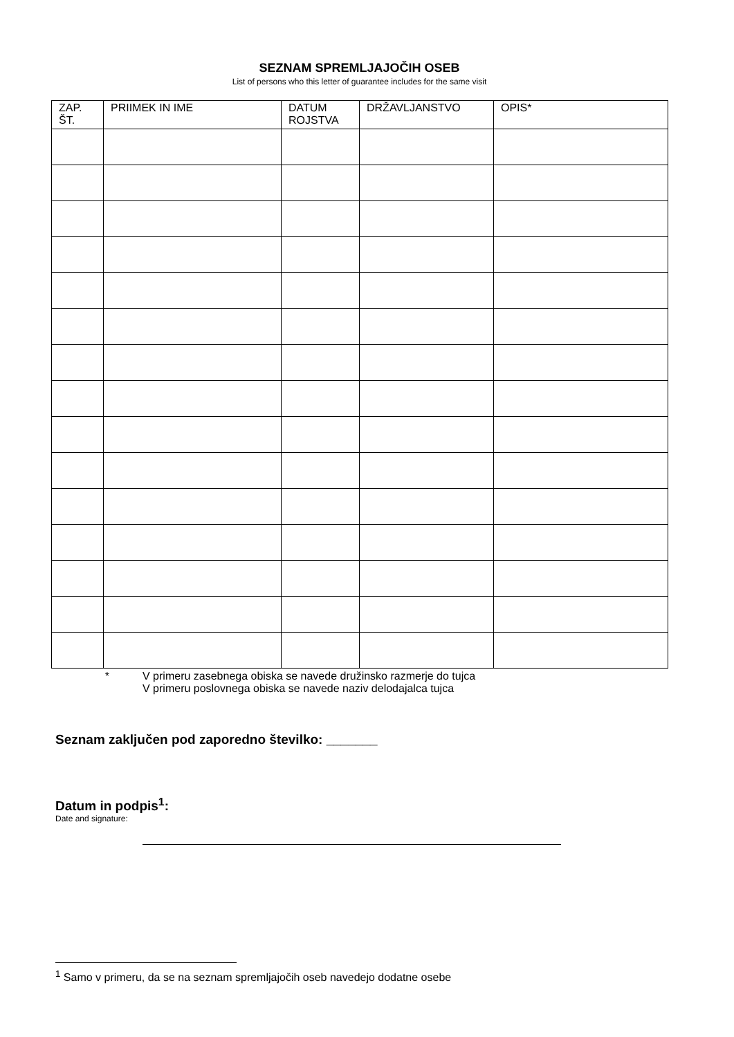SEZNAM SPREMLJAJOČIH OSEB
List of persons who this letter of guarantee includes for the same visit
| ZAP. ŠT. | PRIIMEK IN IME | DATUM ROJSTVA | DRŽAVLJANSTVO | OPIS* |
| --- | --- | --- | --- | --- |
* V primeru zasebnega obiska se navede družinsko razmerje do tujca
V primeru poslovnega obiska se navede naziv delodajalca tujca
Seznam zaključen pod zaporedno številko: _______
Datum in podpis<sup>1</sup>:
Date and signature:
<sup>1</sup> Samo v primeru, da se na seznam spremljajočih oseb navedejo dodatne osebe